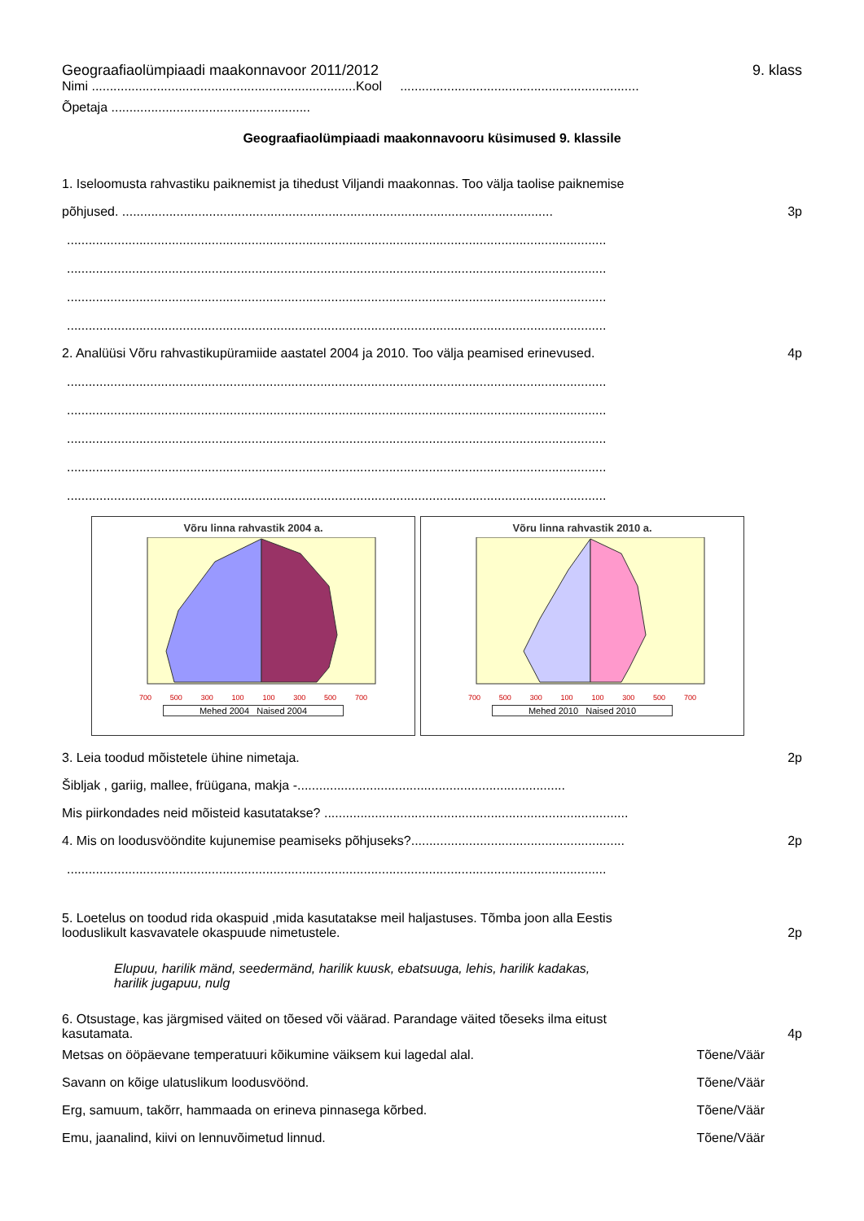Geograafiaolümpiaadi maakonnavoor 2011/2012 9. klass
Nimi .........................................................................Kool ..................................................................
Õpetaja .......................................................
Geograafiaolümpiaadi maakonnavooru küsimused 9. klassile
1. Iseloomusta rahvastiku paiknemist ja tihedust Viljandi maakonnas. Too välja taolise paiknemise
põhjused. ....................................................................................................................... 3p
.....................................................................................................................................................
.....................................................................................................................................................
.....................................................................................................................................................
.....................................................................................................................................................
2. Analüüsi Võru rahvastikupüramiide aastatel 2004 ja 2010. Too välja peamised erinevused. 4p
.....................................................................................................................................................
.....................................................................................................................................................
.....................................................................................................................................................
.....................................................................................................................................................
.....................................................................................................................................................
Võru linna rahvastik 2004 a.
700 500 300 100 100 300 500 700
Mehed 2004 Naised 2004
Võru linna rahvastik 2010 a.
700 500 300 100 100 300 500 700
Mehed 2010 Naised 2010
3. Leia toodud mõistetele ühine nimetaja. 2p
Šibljak , gariig, mallee, früügana, makja -..........................................................................
Mis piirkondades neid mõisteid kasutatakse? ....................................................................................
4. Mis on loodusvööndite kujunemise peamiseks põhjuseks?........................................................... 2p
.....................................................................................................................................................
5. Loetelus on toodud rida okaspuid ,mida kasutatakse meil haljastuses. Tõmba joon alla Eestis
looduslikult kasvavatele okaspuude nimetustele. 2p
Elupuu, harilik mänd, seedermänd, harilik kuusk, ebatsuuga, lehis, harilik kadakas,
harilik jugapuu, nulg
6. Otsustage, kas järgmised väited on tõesed või väärad. Parandage väited tõeseks ilma eitust
kasutamata. 4p
Metsas on ööpäevane temperatuuri kõikumine väiksem kui lagedal alal. Tõene/Väär
Savann on kõige ulatuslikum loodusvöönd. Tõene/Väär
Erg, samuum, takõrr, hammaada on erineva pinnasega kõrbed. Tõene/Väär
Emu, jaanalind, kiivi on lennuvõimetud linnud. Tõene/Väär